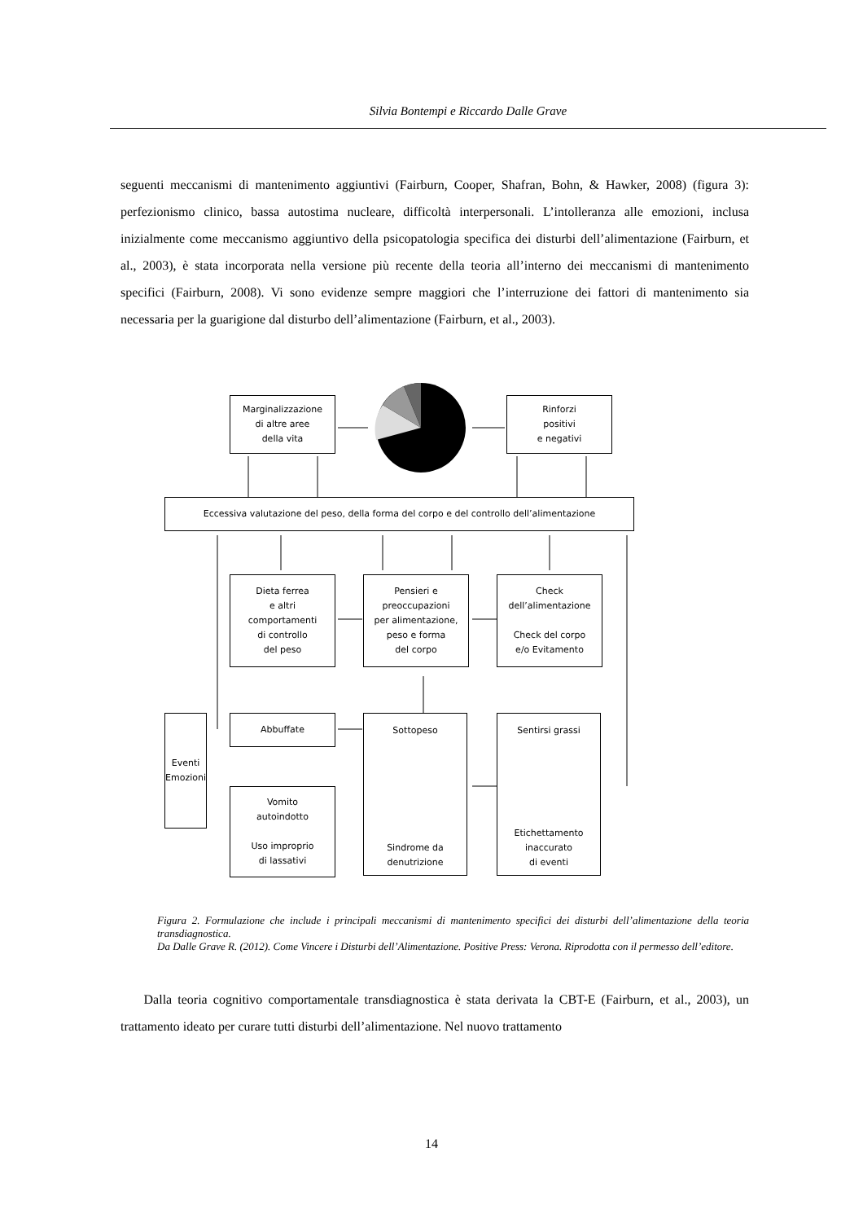Silvia Bontempi e Riccardo Dalle Grave
seguenti meccanismi di mantenimento aggiuntivi (Fairburn, Cooper, Shafran, Bohn, & Hawker, 2008) (figura 3): perfezionismo clinico, bassa autostima nucleare, difficoltà interpersonali. L’intolleranza alle emozioni, inclusa inizialmente come meccanismo aggiuntivo della psicopatologia specifica dei disturbi dell’alimentazione (Fairburn, et al., 2003), è stata incorporata nella versione più recente della teoria all’interno dei meccanismi di mantenimento specifici (Fairburn, 2008). Vi sono evidenze sempre maggiori che l’interruzione dei fattori di mantenimento sia necessaria per la guarigione dal disturbo dell’alimentazione (Fairburn, et al., 2003).
Marginalizzazione
di altre aree
della vita
Rinforzi
positivi
e negativi
Eccessiva valutazione del peso, della forma del corpo e del controllo dell’alimentazione
Dieta ferrea
e altri
comportamenti
di controllo
del peso
Pensieri e
preoccupazioni
per alimentazione,
peso e forma
del corpo
Check
dell’alimentazione
Check del corpo
e/o Evitamento
Abbuffate
Sottopeso
Sindrome da
denutrizione
Sentirsi grassi
Etichettamento
inaccurato
di eventi
Eventi
Emozioni
Vomito
autoindotto
Uso improprio
di lassativi
Figura 2. Formulazione che include i principali meccanismi di mantenimento specifici dei disturbi dell’alimentazione della teoria transdiagnostica.
Da Dalle Grave R. (2012). Come Vincere i Disturbi dell’Alimentazione. Positive Press: Verona. Riprodotta con il permesso dell’editore.
Dalla teoria cognitivo comportamentale transdiagnostica è stata derivata la CBT-E (Fairburn, et al., 2003), un trattamento ideato per curare tutti disturbi dell’alimentazione. Nel nuovo trattamento
14